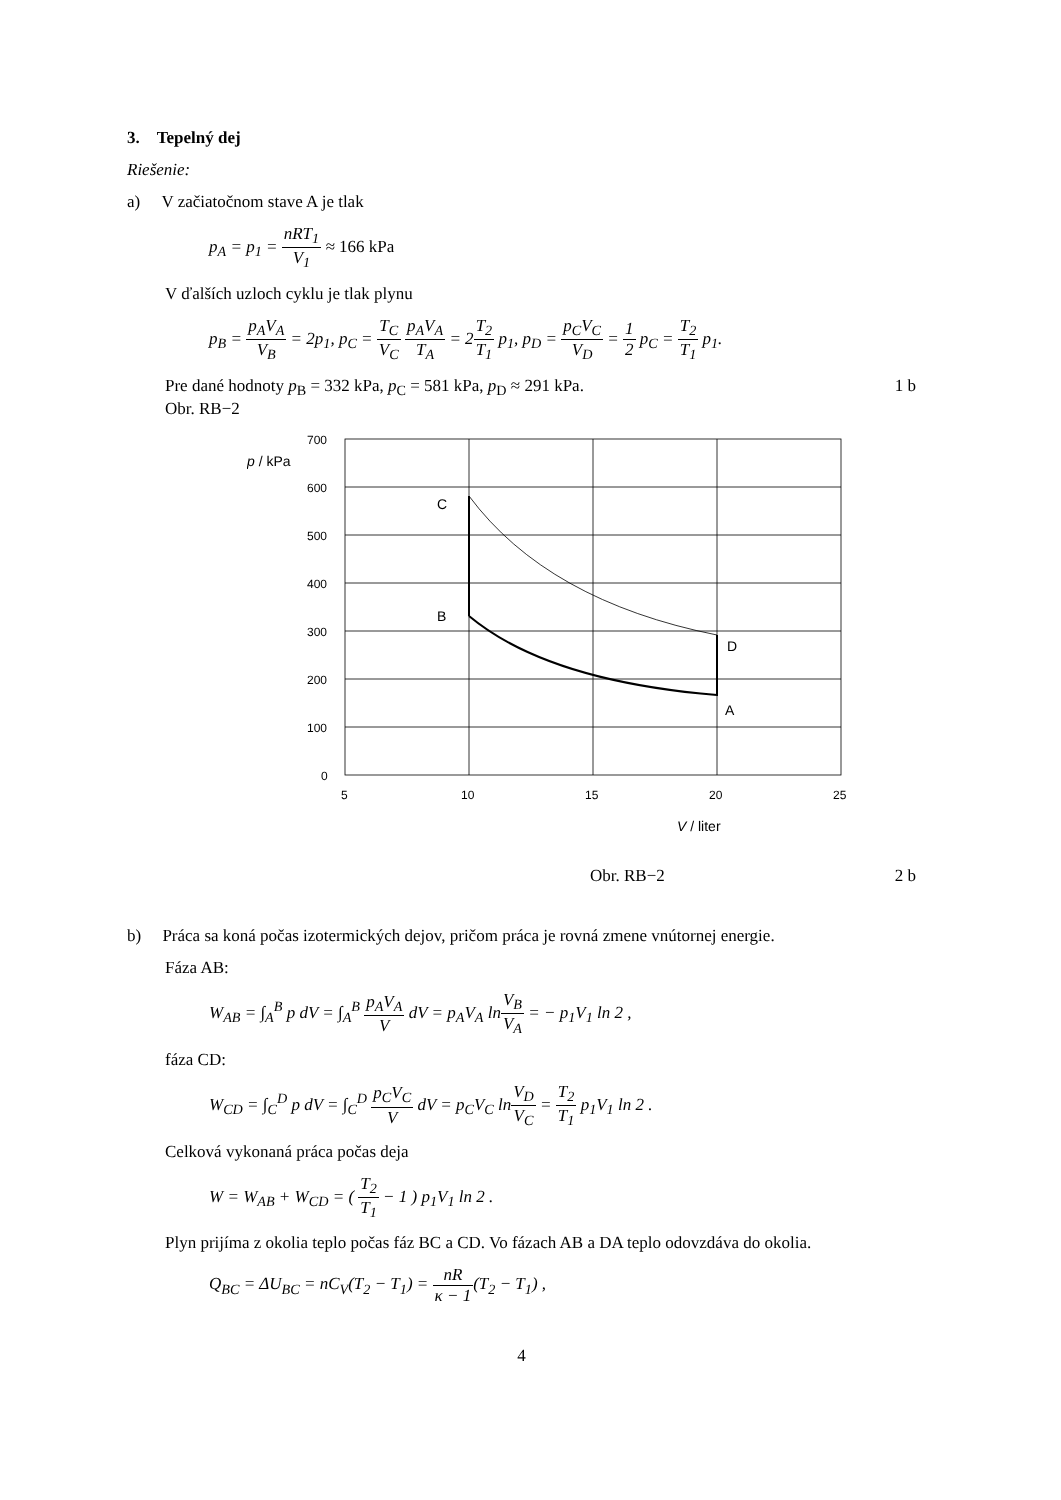3. Tepelný dej
Riešenie:
a) V začiatočnom stave A je tlak
p<sub>A</sub> = p<sub>1</sub> = nRT<sub>1</sub> V<sub>1</sub> ≈ 166 kPa
V ďalších uzloch cyklu je tlak plynu
p<sub>B</sub> = p<sub>A</sub>V<sub>A</sub> V<sub>B</sub> = 2p<sub>1</sub>, p<sub>C</sub> = T<sub>C</sub> V<sub>C</sub> p<sub>A</sub>V<sub>A</sub> T<sub>A</sub> = 2T<sub>2</sub> T<sub>1</sub> p<sub>1</sub>, p<sub>D</sub> = p<sub>C</sub>V<sub>C</sub> V<sub>D</sub> = 1 2 p<sub>C</sub> = T<sub>2</sub> T<sub>1</sub> p<sub>1</sub>.
Pre dané hodnoty p<sub>B</sub> = 332 kPa, p<sub>C</sub> = 581 kPa, p<sub>D</sub> ≈ 291 kPa. 1 b
Obr. RB−2
700
600
500
400
300
200
100
0
5
10
15
20
25
p / kPa
V / liter
C
B
D
A
Obr. RB−2 2 b
b) Práca sa koná počas izotermických dejov, pričom práca je rovná zmene vnútornej energie.
Fáza AB:
W<sub>AB</sub> = ∫<sub>A</sub><sup>B</sup> p dV = ∫<sub>A</sub><sup>B</sup> p<sub>A</sub>V<sub>A</sub> V dV = p<sub>A</sub>V<sub>A</sub> lnV<sub>B</sub> V<sub>A</sub> = − p<sub>1</sub>V<sub>1</sub> ln 2 ,
fáza CD:
W<sub>CD</sub> = ∫<sub>C</sub><sup>D</sup> p dV = ∫<sub>C</sub><sup>D</sup> p<sub>C</sub>V<sub>C</sub> V dV = p<sub>C</sub>V<sub>C</sub> lnV<sub>D</sub> V<sub>C</sub> = T<sub>2</sub> T<sub>1</sub> p<sub>1</sub>V<sub>1</sub> ln 2 .
Celková vykonaná práca počas deja
W = W<sub>AB</sub> + W<sub>CD</sub> = ( T<sub>2</sub> T<sub>1</sub> − 1 ) p<sub>1</sub>V<sub>1</sub> ln 2 .
Plyn prijíma z okolia teplo počas fáz BC a CD. Vo fázach AB a DA teplo odovzdáva do okolia.
Q<sub>BC</sub> = ΔU<sub>BC</sub> = nC<sub>V</sub>(T<sub>2</sub> − T<sub>1</sub>) = nR κ − 1(T<sub>2</sub> − T<sub>1</sub>) ,
4